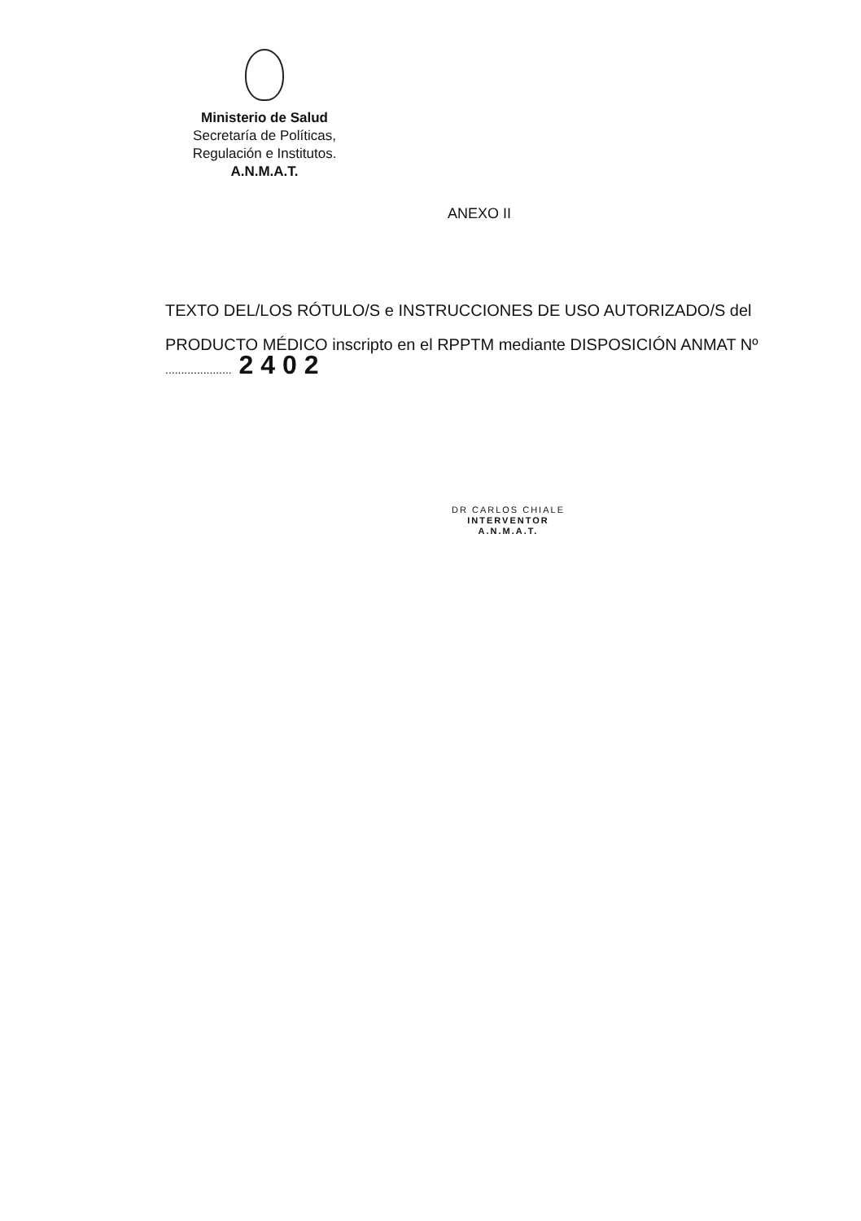Ministerio de Salud
Secretaría de Políticas,
Regulación e Institutos.
A.N.M.A.T.
ANEXO II
TEXTO DEL/LOS RÓTULO/S e INSTRUCCIONES DE USO AUTORIZADO/S del PRODUCTO MÉDICO inscripto en el RPPTM mediante DISPOSICIÓN ANMAT Nº
..................... 2 4 0 2
DR CARLOS CHIALE
INTERVENTOR
A.N.M.A.T.